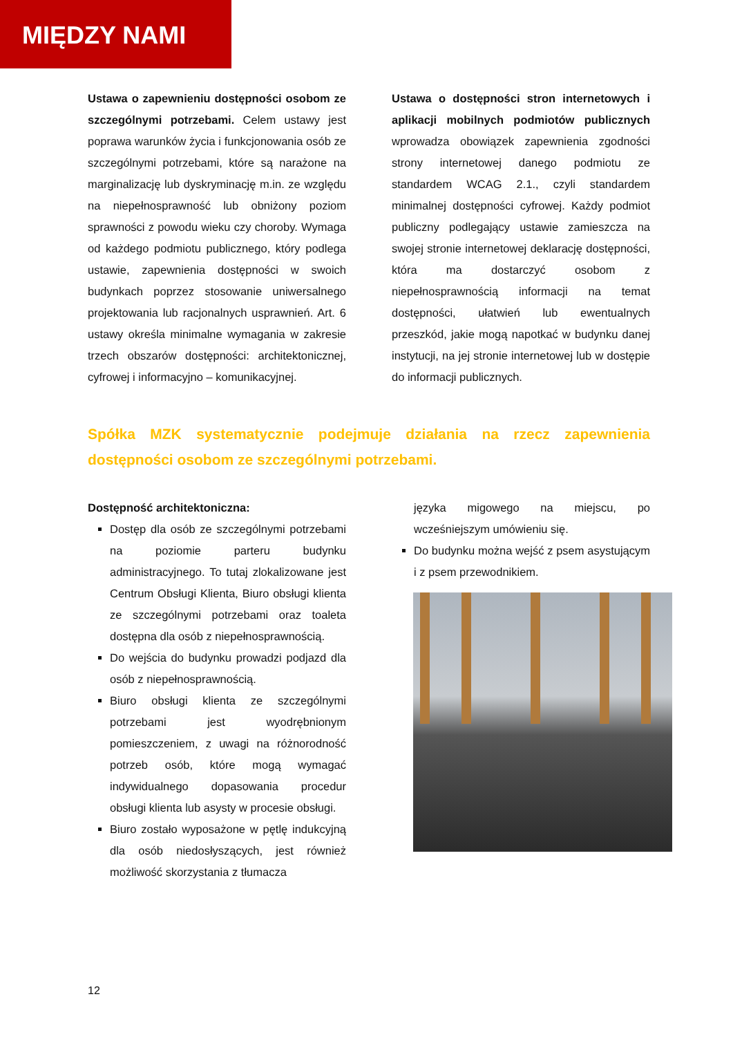MIĘDZY NAMI
Ustawa o zapewnieniu dostępności osobom ze szczególnymi potrzebami. Celem ustawy jest poprawa warunków życia i funkcjonowania osób ze szczególnymi potrzebami, które są narażone na marginalizację lub dyskryminację m.in. ze względu na niepełnosprawność lub obniżony poziom sprawności z powodu wieku czy choroby. Wymaga od każdego podmiotu publicznego, który podlega ustawie, zapewnienia dostępności w swoich budynkach poprzez stosowanie uniwersalnego projektowania lub racjonalnych usprawnień. Art. 6 ustawy określa minimalne wymagania w zakresie trzech obszarów dostępności: architektonicznej, cyfrowej i informacyjno – komunikacyjnej.
Ustawa o dostępności stron internetowych i aplikacji mobilnych podmiotów publicznych wprowadza obowiązek zapewnienia zgodności strony internetowej danego podmiotu ze standardem WCAG 2.1., czyli standardem minimalnej dostępności cyfrowej. Każdy podmiot publiczny podlegający ustawie zamieszcza na swojej stronie internetowej deklarację dostępności, która ma dostarczyć osobom z niepełnosprawnością informacji na temat dostępności, ułatwień lub ewentualnych przeszkód, jakie mogą napotkać w budynku danej instytucji, na jej stronie internetowej lub w dostępie do informacji publicznych.
Spółka MZK systematycznie podejmuje działania na rzecz zapewnienia dostępności osobom ze szczególnymi potrzebami.
Dostępność architektoniczna:
Dostęp dla osób ze szczególnymi potrzebami na poziomie parteru budynku administracyjnego. To tutaj zlokalizowane jest Centrum Obsługi Klienta, Biuro obsługi klienta ze szczególnymi potrzebami oraz toaleta dostępna dla osób z niepełnosprawnością.
Do wejścia do budynku prowadzi podjazd dla osób z niepełnosprawnością.
Biuro obsługi klienta ze szczególnymi potrzebami jest wyodrębnionym pomieszczeniem, z uwagi na różnorodność potrzeb osób, które mogą wymagać indywidualnego dopasowania procedur obsługi klienta lub asysty w procesie obsługi.
Biuro zostało wyposażone w pętlę indukcyjną dla osób niedosłyszących, jest również możliwość skorzystania z tłumacza
języka migowego na miejscu, po wcześniejszym umówieniu się.
Do budynku można wejść z psem asystującym i z psem przewodnikiem.
12